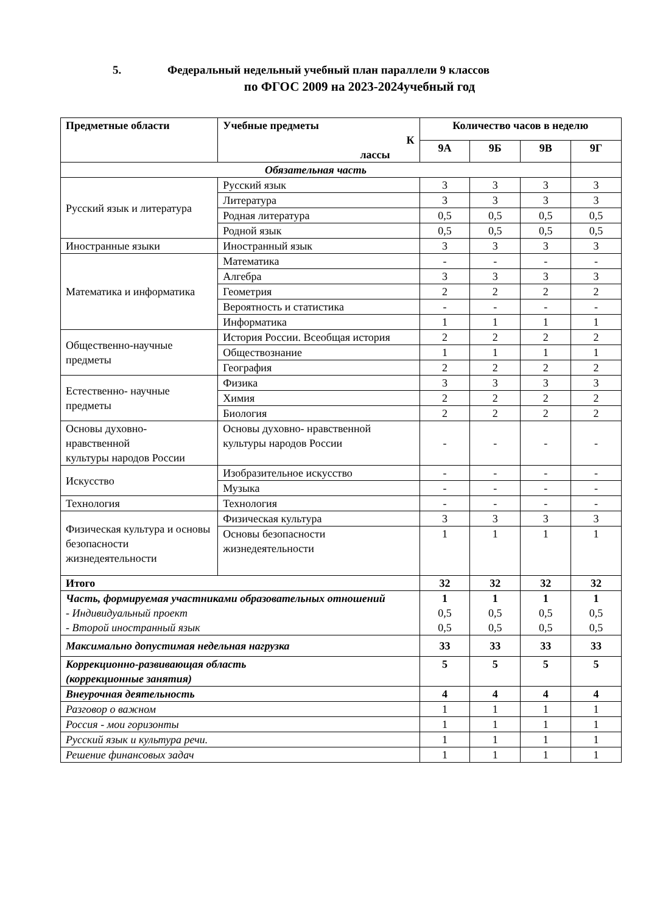5. Федеральный недельный учебный план параллели 9 классов
по ФГОС 2009 на 2023-2024учебный год
| Предметные области | Учебные предметы К лассы | Количество часов в неделю | | | |
| --- | --- | --- | --- | --- | --- |
| | | 9А | 9Б | 9В | 9Г |
| Обязательная часть | | | | | |
| Русский язык и литература | Русский язык | 3 | 3 | 3 | 3 |
| | Литература | 3 | 3 | 3 | 3 |
| | Родная литература | 0,5 | 0,5 | 0,5 | 0,5 |
| | Родной язык | 0,5 | 0,5 | 0,5 | 0,5 |
| Иностранные языки | Иностранный язык | 3 | 3 | 3 | 3 |
| Математика и информатика | Математика | - | - | - | - |
| | Алгебра | 3 | 3 | 3 | 3 |
| | Геометрия | 2 | 2 | 2 | 2 |
| | Вероятность и статистика | - | - | - | - |
| | Информатика | 1 | 1 | 1 | 1 |
| Общественно-научные предметы | История России. Всеобщая история | 2 | 2 | 2 | 2 |
| | Обществознание | 1 | 1 | 1 | 1 |
| | География | 2 | 2 | 2 | 2 |
| Естественно- научные предметы | Физика | 3 | 3 | 3 | 3 |
| | Химия | 2 | 2 | 2 | 2 |
| | Биология | 2 | 2 | 2 | 2 |
| Основы духовно- нравственной культуры народов России | Основы духовно- нравственной культуры народов России | - | - | - | - |
| Искусство | Изобразительное искусство | - | - | - | - |
| | Музыка | - | - | - | - |
| Технология | Технология | - | - | - | - |
| Физическая культура и основы безопасности жизнедеятельности | Физическая культура | 3 | 3 | 3 | 3 |
| | Основы безопасности жизнедеятельности | 1 | 1 | 1 | 1 |
| Итого | | 32 | 32 | 32 | 32 |
| Часть, формируемая участниками образовательных отношений - Индивидуальный проект - Второй иностранный язык | | 1 0,5 0,5 | 1 0,5 0,5 | 1 0,5 0,5 | 1 0,5 0,5 |
| Максимально допустимая недельная нагрузка | | 33 | 33 | 33 | 33 |
| Коррекционно-развивающая область (коррекционные занятия) | | 5 | 5 | 5 | 5 |
| Внеурочная деятельность | | 4 | 4 | 4 | 4 |
| Разговор о важном | | 1 | 1 | 1 | 1 |
| Россия - мои горизонты | | 1 | 1 | 1 | 1 |
| Русский язык и культура речи. | | 1 | 1 | 1 | 1 |
| Решение финансовых задач | | 1 | 1 | 1 | 1 |